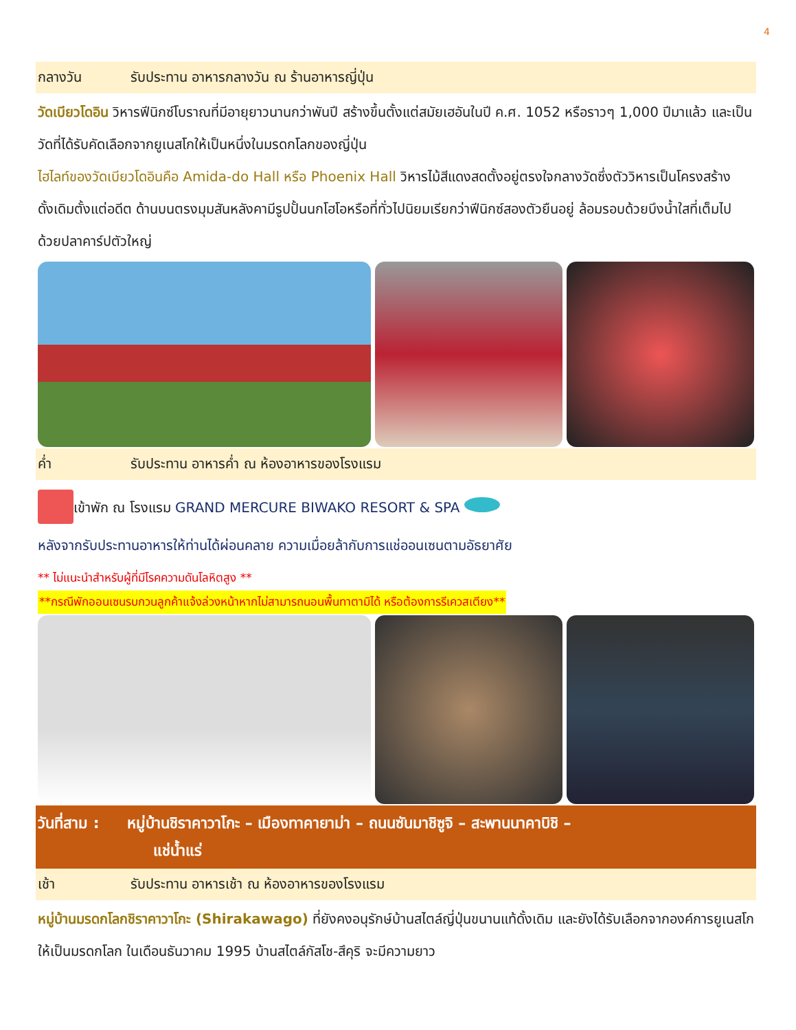4
กลางวัน รับประทาน อาหารกลางวัน ณ ร้านอาหารญี่ปุ่น
วัดเบียวโดอิน วิหารฟีนิกซ์โบราณที่มีอายุยาวนานกว่าพันปี สร้างขึ้นตั้งแต่สมัยเฮอันในปี ค.ศ. 1052 หรือราวๆ 1,000 ปีมาแล้ว และเป็นวัดที่ได้รับคัดเลือกจากยูเนสโกให้เป็นหนึ่งในมรดกโลกของญี่ปุ่น
ไฮไลท์ของวัดเบียวโดอินคือ Amida-do Hall หรือ Phoenix Hall วิหารไม้สีแดงสดตั้งอยู่ตรงใจกลางวัดซึ่งตัววิหารเป็นโครงสร้างดั้งเดิมตั้งแต่อดีต ด้านบนตรงมุมสันหลังคามีรูปปั้นนกโฮโอหรือที่ทั่วไปนิยมเรียกว่าฟีนิกซ์สองตัวยืนอยู่ ล้อมรอบด้วยบึงน้ำใสที่เต็มไปด้วยปลาคาร์ปตัวใหญ่
ค่ำ รับประทาน อาหารค่ำ ณ ห้องอาหารของโรงแรม
เข้าพัก ณ โรงแรม GRAND MERCURE BIWAKO RESORT & SPA
หลังจากรับประทานอาหารให้ท่านได้ผ่อนคลาย ความเมื่อยล้ากับการแช่ออนเซนตามอัธยาศัย
** ไม่แนะนำสำหรับผู้ที่มีโรคความดันโลหิตสูง **
**กรณีพักออนเซนรบกวนลูกค้าแจ้งล่วงหน้าหากไม่สามารถนอนพื้นทาตามิได้ หรือต้องการรีเควสเตียง**
วันที่สาม : หมู่บ้านชิราคาวาโกะ – เมืองทาคายาม่า – ถนนซันมาชิซูจิ – สะพานนาคาบิชิ –
แช่น้ำแร่
เช้า รับประทาน อาหารเช้า ณ ห้องอาหารของโรงแรม
หมู่บ้านมรดกโลกชิราคาวาโกะ (Shirakawago) ที่ยังคงอนุรักษ์บ้านสไตล์ญี่ปุ่นขนานแท้ดั้งเดิม และยังได้รับเลือกจากองค์การยูเนสโกให้เป็นมรดกโลก ในเดือนธันวาคม 1995 บ้านสไตล์กัสโช-สึคุริ จะมีความยาว